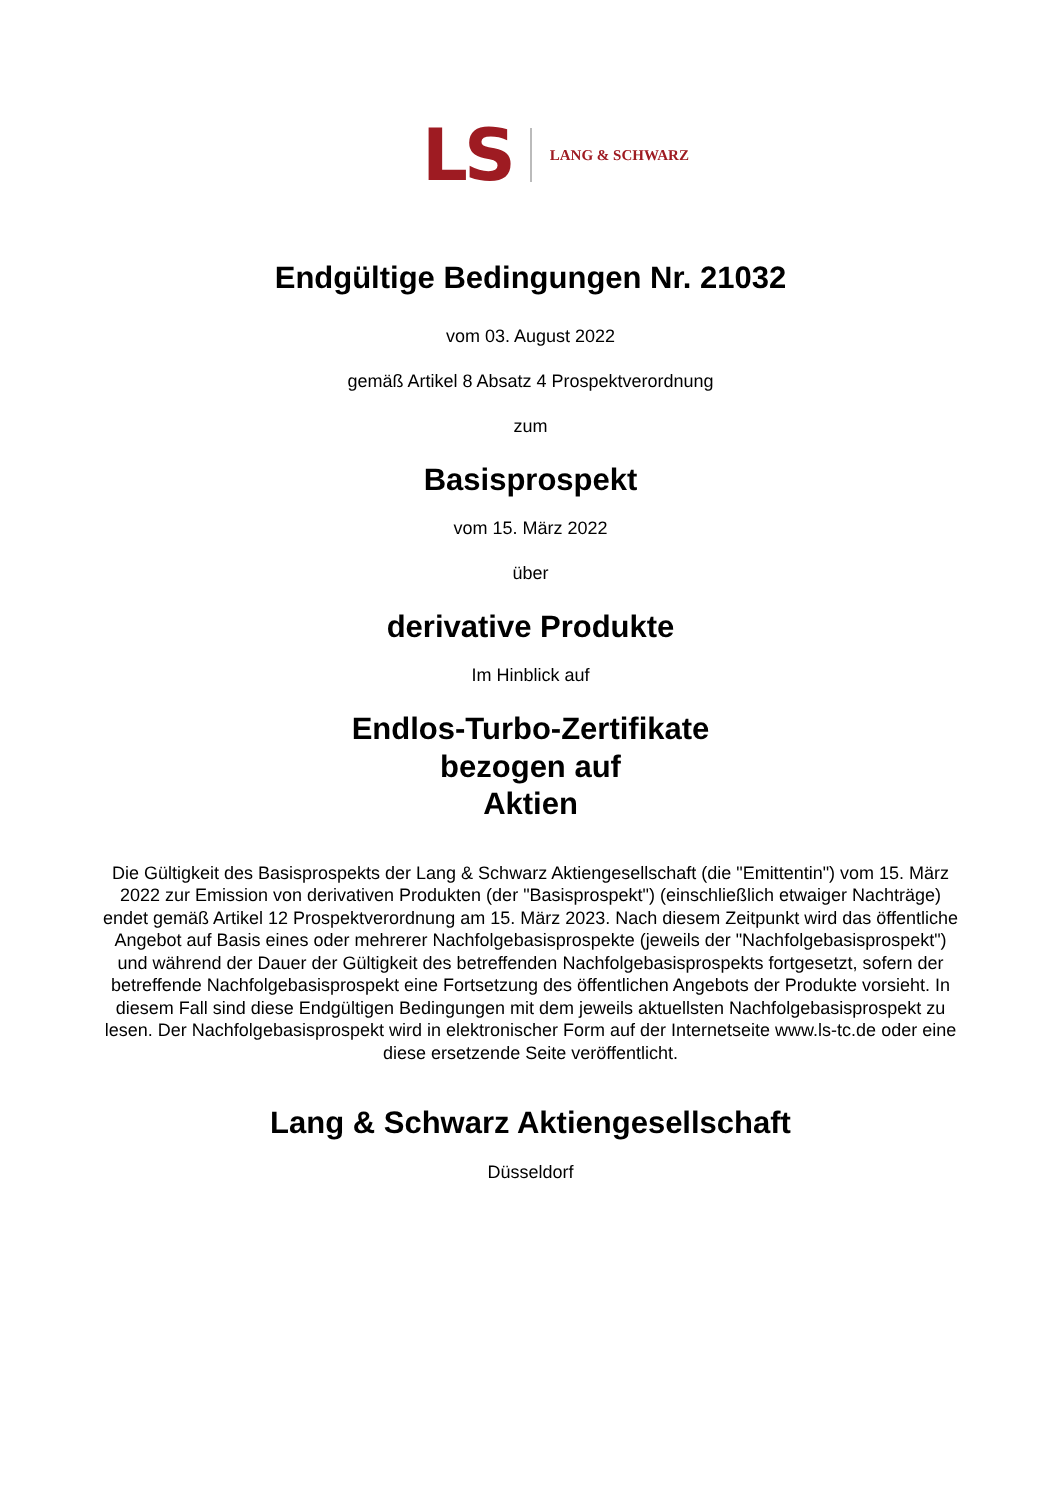LS LANG & SCHWARZ
Endgültige Bedingungen Nr. 21032
vom 03. August 2022
gemäß Artikel 8 Absatz 4 Prospektverordnung
zum
Basisprospekt
vom 15. März 2022
über
derivative Produkte
Im Hinblick auf
Endlos-Turbo-Zertifikate
bezogen auf
Aktien
Die Gültigkeit des Basisprospekts der Lang & Schwarz Aktiengesellschaft (die "Emittentin") vom 15. März 2022 zur Emission von derivativen Produkten (der "Basisprospekt") (einschließlich etwaiger Nachträge) endet gemäß Artikel 12 Prospektverordnung am 15. März 2023. Nach diesem Zeitpunkt wird das öffentliche Angebot auf Basis eines oder mehrerer Nachfolgebasisprospekte (jeweils der "Nachfolgebasisprospekt") und während der Dauer der Gültigkeit des betreffenden Nachfolgebasisprospekts fortgesetzt, sofern der betreffende Nachfolgebasisprospekt eine Fortsetzung des öffentlichen Angebots der Produkte vorsieht. In diesem Fall sind diese Endgültigen Bedingungen mit dem jeweils aktuellsten Nachfolgebasisprospekt zu lesen. Der Nachfolgebasisprospekt wird in elektronischer Form auf der Internetseite www.ls-tc.de oder eine diese ersetzende Seite veröffentlicht.
Lang & Schwarz Aktiengesellschaft
Düsseldorf